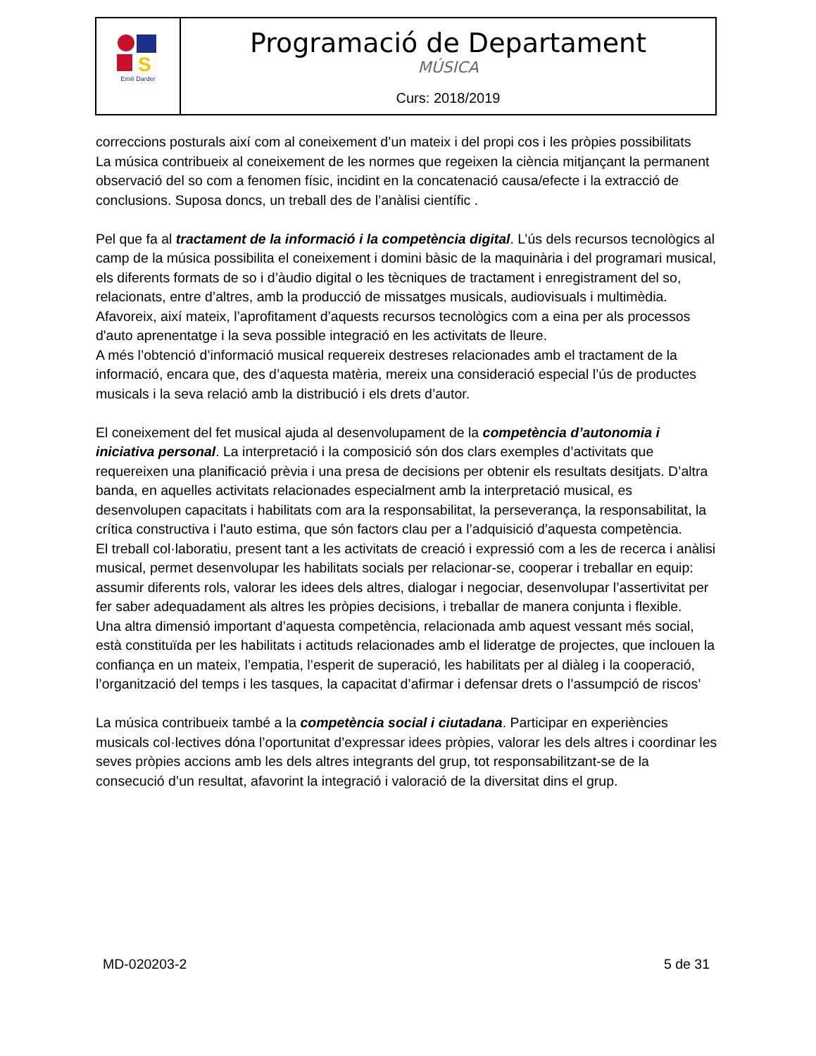| S Emili Darder | Programació de Departament MÚSICA Curs: 2018/2019 |
correccions posturals així com al coneixement d’un mateix i del propi cos i les pròpies possibilitats
La música contribueix al coneixement de les normes que regeixen la ciència mitjançant la permanent observació del so com a fenomen físic, incidint en la concatenació causa/efecte i la extracció de conclusions. Suposa doncs, un treball des de l’anàlisi científic .
Pel que fa al tractament de la informació i la competència digital. L’ús dels recursos tecnològics al camp de la música possibilita el coneixement i domini bàsic de la maquinària i del programari musical, els diferents formats de so i d’àudio digital o les tècniques de tractament i enregistrament del so, relacionats, entre d’altres, amb la producció de missatges musicals, audiovisuals i multimèdia. Afavoreix, així mateix, l’aprofitament d’aquests recursos tecnològics com a eina per als processos d'auto aprenentatge i la seva possible integració en les activitats de lleure.
A més l’obtenció d’informació musical requereix destreses relacionades amb el tractament de la informació, encara que, des d’aquesta matèria, mereix una consideració especial l’ús de productes musicals i la seva relació amb la distribució i els drets d’autor.
El coneixement del fet musical ajuda al desenvolupament de la competència d’autonomia i iniciativa personal. La interpretació i la composició són dos clars exemples d’activitats que requereixen una planificació prèvia i una presa de decisions per obtenir els resultats desitjats. D’altra banda, en aquelles activitats relacionades especialment amb la interpretació musical, es desenvolupen capacitats i habilitats com ara la responsabilitat, la perseverança, la responsabilitat, la crítica constructiva i l'auto estima, que són factors clau per a l’adquisició d’aquesta competència.
El treball col·laboratiu, present tant a les activitats de creació i expressió com a les de recerca i anàlisi musical, permet desenvolupar les habilitats socials per relacionar-se, cooperar i treballar en equip: assumir diferents rols, valorar les idees dels altres, dialogar i negociar, desenvolupar l’assertivitat per fer saber adequadament als altres les pròpies decisions, i treballar de manera conjunta i flexible.
Una altra dimensió important d’aquesta competència, relacionada amb aquest vessant més social, està constituïda per les habilitats i actituds relacionades amb el lideratge de projectes, que inclouen la confiança en un mateix, l’empatia, l’esperit de superació, les habilitats per al diàleg i la cooperació, l’organització del temps i les tasques, la capacitat d’afirmar i defensar drets o l’assumpció de riscos’
La música contribueix també a la competència social i ciutadana. Participar en experiències musicals col·lectives dóna l’oportunitat d’expressar idees pròpies, valorar les dels altres i coordinar les seves pròpies accions amb les dels altres integrants del grup, tot responsabilitzant-se de la consecució d’un resultat, afavorint la integració i valoració de la diversitat dins el grup.
MD-020203-2 5 de 31